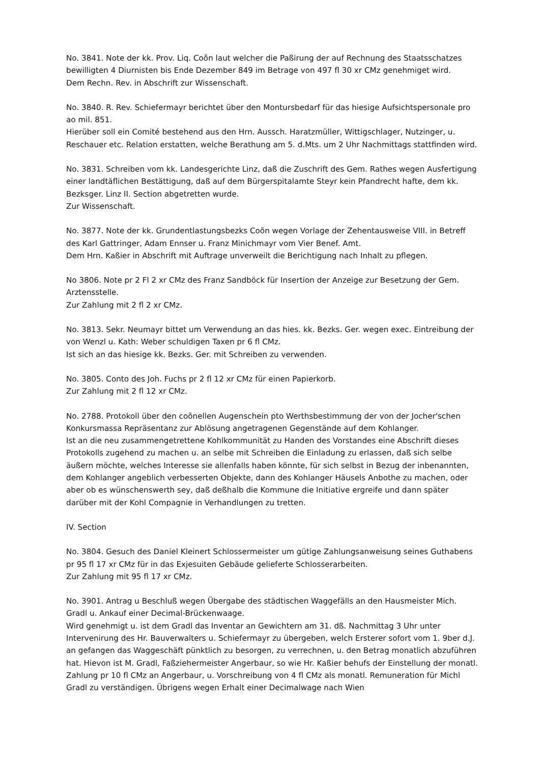No. 3841. Note der kk. Prov. Liq. Coõn laut welcher die Paßirung der auf Rechnung des Staatsschatzes bewilligten 4 Diurnisten bis Ende Dezember 849 im Betrage von 497 fl 30 xr CMz genehmiget wird.
Dem Rechn. Rev. in Abschrift zur Wissenschaft.
No. 3840. R. Rev. Schiefermayr berichtet über den Montursbedarf für das hiesige Aufsichtspersonale pro ao mil. 851.
Hierüber soll ein Comité bestehend aus den Hrn. Aussch. Haratzmüller, Wittigschlager, Nutzinger, u. Reschauer etc. Relation erstatten, welche Berathung am 5. d.Mts. um 2 Uhr Nachmittags stattfinden wird.
No. 3831. Schreiben vom kk. Landesgerichte Linz, daß die Zuschrift des Gem. Rathes wegen Ausfertigung einer landtäflichen Bestättigung, daß auf dem Bürgerspitalamte Steyr kein Pfandrecht hafte, dem kk. Bezksger. Linz II. Section abgetretten wurde.
Zur Wissenschaft.
No. 3877. Note der kk. Grundentlastungsbezks Coõn wegen Vorlage der Zehentausweise VIII. in Betreff des Karl Gattringer, Adam Ennser u. Franz Minichmayr vom Vier Benef. Amt.
Dem Hrn. Kaßier in Abschrift mit Auftrage unverweilt die Berichtigung nach Inhalt zu pflegen.
No 3806. Note pr 2 Fl 2 xr CMz des Franz Sandböck für Insertion der Anzeige zur Besetzung der Gem. Arztensstelle.
Zur Zahlung mit 2 fl 2 xr CMz.
No. 3813. Sekr. Neumayr bittet um Verwendung an das hies. kk. Bezks. Ger. wegen exec. Eintreibung der von Wenzl u. Kath: Weber schuldigen Taxen pr 6 fl CMz.
Ist sich an das hiesige kk. Bezks. Ger. mit Schreiben zu verwenden.
No. 3805. Conto des Joh. Fuchs pr 2 fl 12 xr CMz für einen Papierkorb.
Zur Zahlung mit 2 fl 12 xr CMz.
No. 2788. Protokoll über den coõnellen Augenschein pto Werthsbestimmung der von der Jocher'schen Konkursmassa Repräsentanz zur Ablösung angetragenen Gegenstände auf dem Kohlanger.
Ist an die neu zusammengetrettene Kohlkommunität zu Handen des Vorstandes eine Abschrift dieses Protokolls zugehend zu machen u. an selbe mit Schreiben die Einladung zu erlassen, daß sich selbe äußern möchte, welches Interesse sie allenfalls haben könnte, für sich selbst in Bezug der inbenannten, dem Kohlanger angeblich verbesserten Objekte, dann des Kohlanger Häusels Anbothe zu machen, oder aber ob es wünschenswerth sey, daß deßhalb die Kommune die Initiative ergreife und dann später darüber mit der Kohl Compagnie in Verhandlungen zu tretten.
IV. Section
No. 3804. Gesuch des Daniel Kleinert Schlossermeister um gütige Zahlungsanweisung seines Guthabens pr 95 fl 17 xr CMz für in das Exjesuiten Gebäude gelieferte Schlosserarbeiten.
Zur Zahlung mit 95 fl 17 xr CMz.
No. 3901. Antrag u Beschluß wegen Übergabe des städtischen Waggefälls an den Hausmeister Mich. Gradl u. Ankauf einer Decimal-Brückenwaage.
Wird genehmigt u. ist dem Gradl das Inventar an Gewichtern am 31. dß. Nachmittag 3 Uhr unter Intervenirung des Hr. Bauverwalters u. Schiefermayr zu übergeben, welch Ersterer sofort vom 1. 9ber d.J. an gefangen das Waggeschäft pünktlich zu besorgen, zu verrechnen, u. den Betrag monatlich abzuführen hat. Hievon ist M. Gradl, Faßziehermeister Angerbaur, so wie Hr. Kaßier behufs der Einstellung der monatl. Zahlung pr 10 fl CMz an Angerbaur, u. Vorschreibung von 4 fl CMz als monatl. Remuneration für Michl Gradl zu verständigen. Übrigens wegen Erhalt einer Decimalwage nach Wien